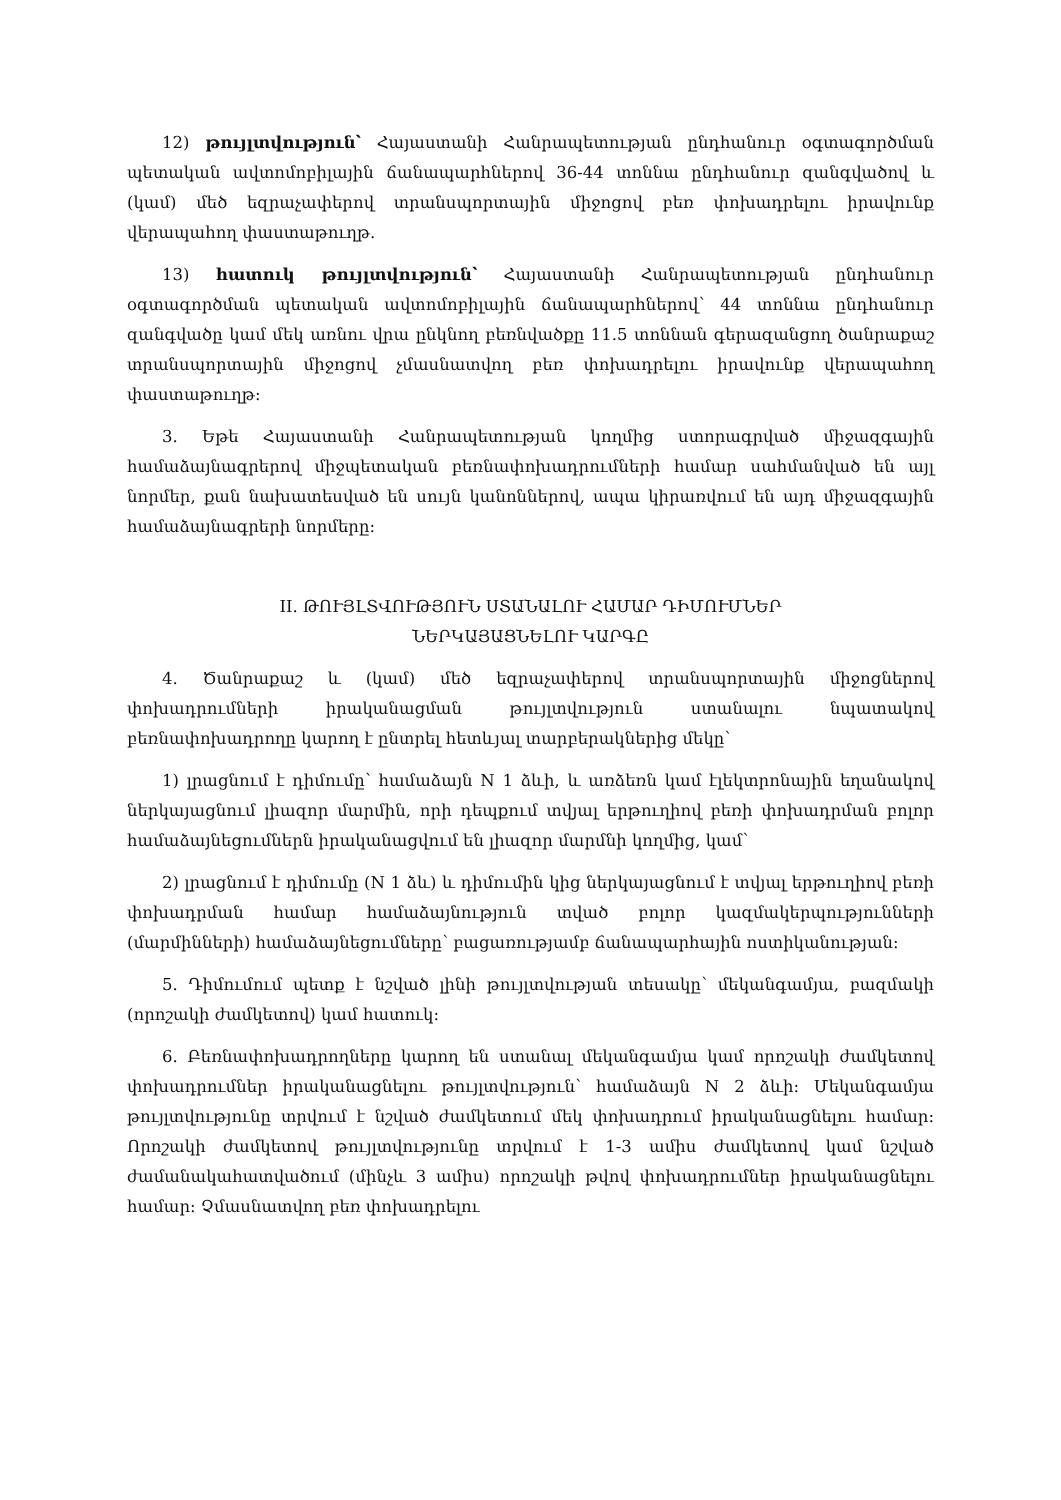12) թույլտվություն՝ Հայաստանի Հանրապետության ընդհանուր օգտագործման պետական ավտոմոբիլային ճանապարհներով 36-44 տոննա ընդհանուր զանգվածով և (կամ) մեծ եզրաչափերով տրանսպորտային միջոցով բեռ փոխադրելու իրավունք վերապահող փաստաթուղթ.
13) հատուկ թույլտվություն՝ Հայաստանի Հանրապետության ընդհանուր օգտագործման պետական ավտոմոբիլային ճանապարհներով՝ 44 տոննա ընդհանուր զանգվածը կամ մեկ առնու վրա ընկնող բեռնվածքը 11.5 տոննան գերազանցող ծանրաքաշ տրանսպորտային միջոցով չմասնատվող բեռ փոխադրելու իրավունք վերապահող փաստաթուղթ:
3. Եթե Հայաստանի Հանրապետության կողմից ստորագրված միջազգային համաձայնագրերով միջպետական բեռնափոխադրումների համար սահմանված են այլ նորմեր, քան նախատեսված են սույն կանոններով, ապա կիրառվում են այդ միջազգային համաձայնագրերի նորմերը:
II. ԹՈՒՅԼՏՎՈՒԹՅՈՒՆ ՍՏԱՆԱԼՈՒ ՀԱՄԱՐ ԴԻՄՈՒՄՆԵՐ
ՆԵՐԿԱՅԱՑՆԵԼՈՒ ԿԱՐԳԸ
4. Ծանրաքաշ և (կամ) մեծ եզրաչափերով տրանսպորտային միջոցներով փոխադրումների իրականացման թույլտվություն ստանալու նպատակով բեռնափոխադրողը կարող է ընտրել հետևյալ տարբերակներից մեկը՝
1) լրացնում է դիմումը՝ համաձայն N 1 ձևի, և առձեռն կամ էլեկտրոնային եղանակով ներկայացնում լիազոր մարմին, որի դեպքում տվյալ երթուղիով բեռի փոխադրման բոլոր համաձայնեցումներն իրականացվում են լիազոր մարմնի կողմից, կամ՝
2) լրացնում է դիմումը (N 1 ձև) և դիմումին կից ներկայացնում է տվյալ երթուղիով բեռի փոխադրման համար համաձայնություն տված բոլոր կազմակերպությունների (մարմինների) համաձայնեցումները՝ բացառությամբ ճանապարհային ոստիկանության:
5. Դիմումում պետք է նշված լինի թույլտվության տեսակը՝ մեկանգամյա, բազմակի (որոշակի ժամկետով) կամ հատուկ:
6. Բեռնափոխադրողները կարող են ստանալ մեկանգամյա կամ որոշակի ժամկետով փոխադրումներ իրականացնելու թույլտվություն՝ համաձայն N 2 ձևի: Մեկանգամյա թույլտվությունը տրվում է նշված ժամկետում մեկ փոխադրում իրականացնելու համար: Որոշակի ժամկետով թույլտվությունը տրվում է 1-3 ամիս ժամկետով կամ նշված ժամանակահատվածում (մինչև 3 ամիս) որոշակի թվով փոխադրումներ իրականացնելու համար: Չմասնատվող բեռ փոխադրելու